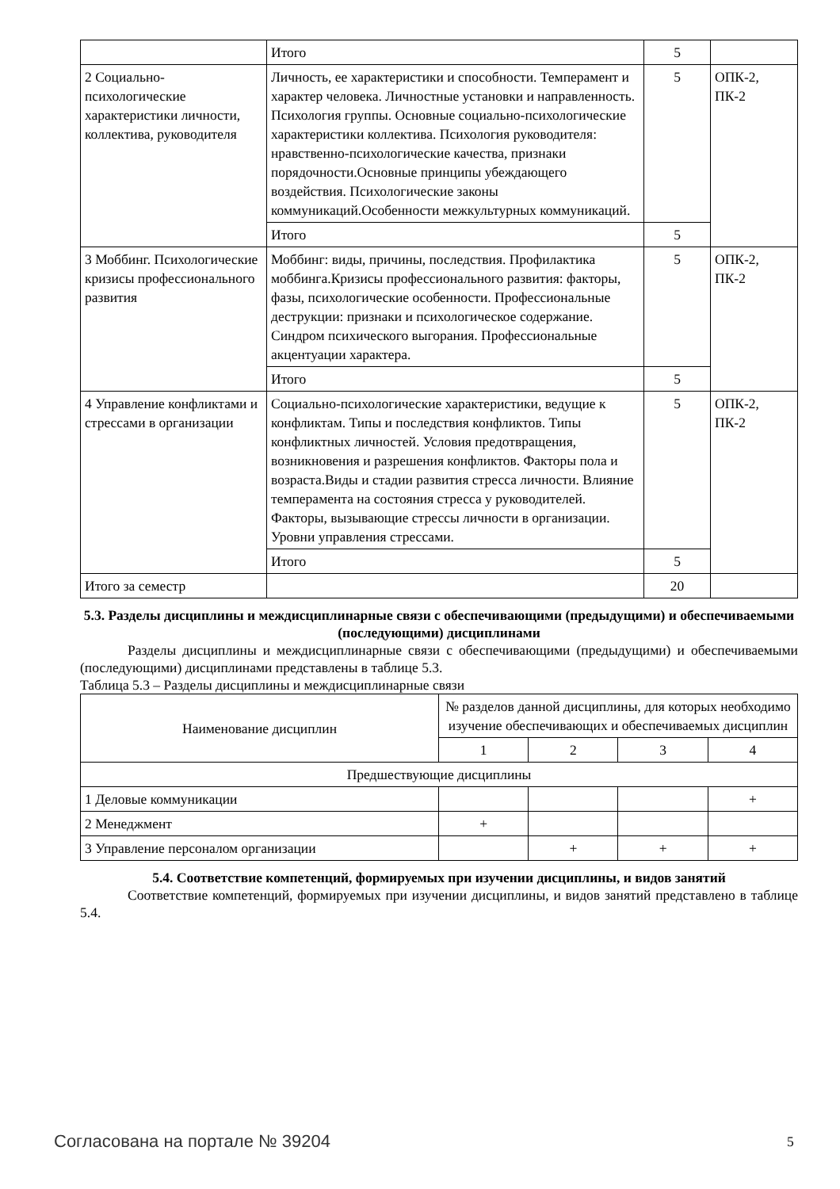| | Итого | 5 | |
| 2 Социально-психологические характеристики личности, коллектива, руководителя | Личность, ее характеристики и способности. Темперамент и характер человека. Личностные установки и направленность. Психология группы. Основные социально-психологические характеристики коллектива. Психология руководителя: нравственно-психологические качества, признаки порядочности.Основные принципы убеждающего воздействия. Психологические законы коммуникаций.Особенности межкультурных коммуникаций. | 5 | ОПК-2, ПК-2 |
| | Итого | 5 | |
| 3 Моббинг. Психологические кризисы профессионального развития | Моббинг: виды, причины, последствия. Профилактика моббинга.Кризисы профессионального развития: факторы, фазы, психологические особенности. Профессиональные деструкции: признаки и психологическое содержание. Синдром психического выгорания. Профессиональные акцентуации характера. | 5 | ОПК-2, ПК-2 |
| | Итого | 5 | |
| 4 Управление конфликтами и стрессами в организации | Социально-психологические характеристики, ведущие к конфликтам. Типы и последствия конфликтов. Типы конфликтных личностей. Условия предотвращения, возникновения и разрешения конфликтов. Факторы пола и возраста.Виды и стадии развития стресса личности. Влияние темперамента на состояния стресса у руководителей. Факторы, вызывающие стрессы личности в организации. Уровни управления стрессами. | 5 | ОПК-2, ПК-2 |
| | Итого | 5 | |
| Итого за семестр | | 20 | |
5.3. Разделы дисциплины и междисциплинарные связи с обеспечивающими (предыдущими) и обеспечиваемыми (последующими) дисциплинами
Разделы дисциплины и междисциплинарные связи с обеспечивающими (предыдущими) и обеспечиваемыми (последующими) дисциплинами представлены в таблице 5.3.
Таблица 5.3 – Разделы дисциплины и междисциплинарные связи
| Наименование дисциплин | № разделов данной дисциплины, для которых необходимо изучение обеспечивающих и обеспечиваемых дисциплин | | | |
| --- | --- | --- | --- | --- |
| | 1 | 2 | 3 | 4 |
| Предшествующие дисциплины | | | | |
| 1 Деловые коммуникации | | | | + |
| 2 Менеджмент | + | | | |
| 3 Управление персоналом организации | | + | + | + |
5.4. Соответствие компетенций, формируемых при изучении дисциплины, и видов занятий
Соответствие компетенций, формируемых при изучении дисциплины, и видов занятий представлено в таблице 5.4.
Согласована на портале № 39204 5